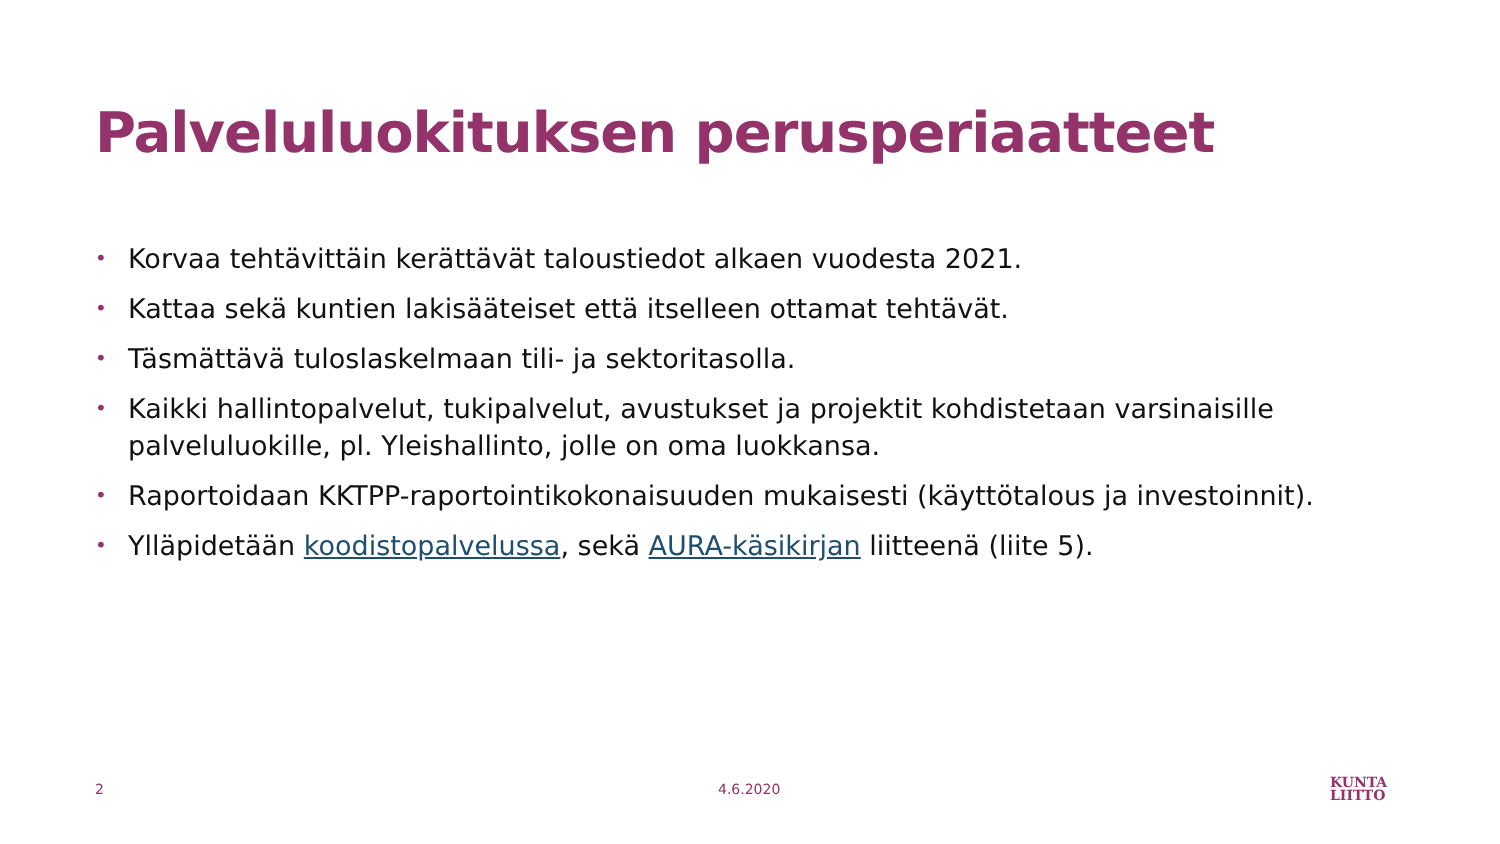Palveluluokituksen perusperiaatteet
• Korvaa tehtävittäin kerättävät taloustiedot alkaen vuodesta 2021.
• Kattaa sekä kuntien lakisääteiset että itselleen ottamat tehtävät.
• Täsmättävä tuloslaskelmaan tili- ja sektoritasolla.
• Kaikki hallintopalvelut, tukipalvelut, avustukset ja projektit kohdistetaan varsinaisille palveluluokille, pl. Yleishallinto, jolle on oma luokkansa.
• Raportoidaan KKTPP-raportointikokonaisuuden mukaisesti (käyttötalous ja investoinnit).
• Ylläpidetään koodistopalvelussa, sekä AURA-käsikirjan liitteenä (liite 5).
2 4.6.2020
KUNTA
LIITTO